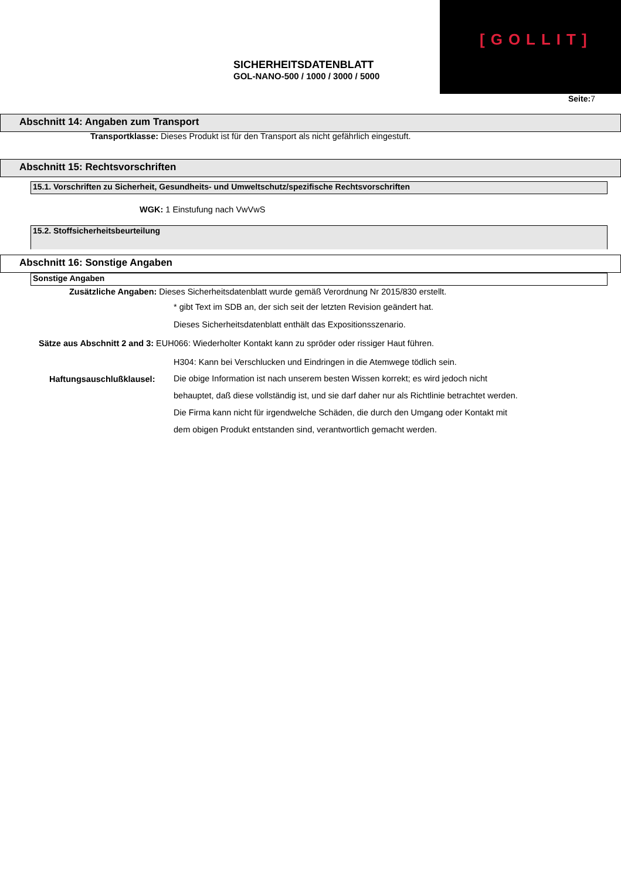[GOLLIT]
SICHERHEITSDATENBLATT
GOL-NANO-500 / 1000 / 3000 / 5000
Seite: 7
Abschnitt 14: Angaben zum Transport
Transportklasse: Dieses Produkt ist für den Transport als nicht gefährlich eingestuft.
Abschnitt 15: Rechtsvorschriften
15.1. Vorschriften zu Sicherheit, Gesundheits- und Umweltschutz/spezifische Rechtsvorschriften
WGK: 1 Einstufung nach VwVwS
15.2. Stoffsicherheitsbeurteilung
Abschnitt 16: Sonstige Angaben
Sonstige Angaben
Zusätzliche Angaben: Dieses Sicherheitsdatenblatt wurde gemäß Verordnung Nr 2015/830 erstellt.
* gibt Text im SDB an, der sich seit der letzten Revision geändert hat.
Dieses Sicherheitsdatenblatt enthält das Expositionsszenario.
Sätze aus Abschnitt 2 and 3: EUH066: Wiederholter Kontakt kann zu spröder oder rissiger Haut führen.
H304: Kann bei Verschlucken und Eindringen in die Atemwege tödlich sein.
Haftungsauschlußklausel:
Die obige Information ist nach unserem besten Wissen korrekt; es wird jedoch nicht behauptet, daß diese vollständig ist, und sie darf daher nur als Richtlinie betrachtet werden. Die Firma kann nicht für irgendwelche Schäden, die durch den Umgang oder Kontakt mit dem obigen Produkt entstanden sind, verantwortlich gemacht werden.